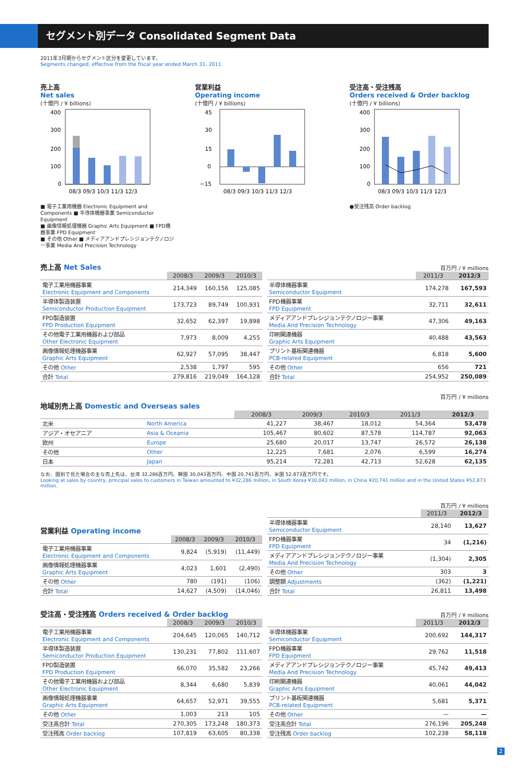セグメント別データ Consolidated Segment Data
2011年3月期からセグメント区分を変更しています。
Segments changed, effective from the fiscal year ended March 31, 2011.
売上高
Net sales
(十億円 / ¥ billions)
400
300
200
100
0
08/3 09/3 10/3 11/3 12/3
■ 電子工業用機器 Electronic Equipment and Components ■ 半導体機器事業 Semiconductor Equipment
■ 画像情報処理機器 Graphic Arts Equipment ■ FPD機器事業 FPD Equipment
■ その他 Other ■ メディアアンドプレシジョンテクノロジー事業 Media And Precision Technology
営業利益
Operating income
(十億円 / ¥ billions)
45
30
15
0
−15
08/3 09/3 10/3 11/3 12/3
受注高・受注残高
Orders received & Order backlog
(十億円 / ¥ billions)
400
300
200
100
0
08/3 09/3 10/3 11/3 12/3
●受注残高 Order backlog
売上高 Net Sales
| | 2008/3 | 2009/3 | 2010/3 |
| 電子工業用機器事業 Electronic Equipment and Components | 214,349 | 160,156 | 125,085 |
| 半導体製造装置 Semiconductor Production Equipment | 173,723 | 89,749 | 100,931 |
| FPD製造装置 FPD Production Equipment | 32,652 | 62,397 | 19,898 |
| その他電子工業用機器および部品 Other Electronic Equipment | 7,973 | 8,009 | 4,255 |
| 画像情報処理機器事業 Graphic Arts Equipment | 62,927 | 57,095 | 38,447 |
| その他 Other | 2,538 | 1,797 | 595 |
| 合計 Total | 279,816 | 219,049 | 164,128 |
百万円 / ¥ millions
| | 2011/3 | 2012/3 |
| 半導体機器事業 Semiconductor Equipment | 174,278 | 167,593 |
| FPD機器事業 FPD Equipment | 32,711 | 32,611 |
| メディアアンドプレシジョンテクノロジー事業 Media And Precision Technology | 47,306 | 49,163 |
| 印刷関連機器 Graphic Arts Equipment | 40,488 | 43,563 |
| プリント基板関連機器 PCB-related Equipment | 6,818 | 5,600 |
| その他 Other | 656 | 721 |
| 合計 Total | 254,952 | 250,089 |
百万円 / ¥ millions
地域別売上高 Domestic and Overseas sales
| | | 2008/3 | 2009/3 | 2010/3 | 2011/3 | 2012/3 |
| 北米 | North America | 41,227 | 38,467 | 18,012 | 54,364 | 53,478 |
| アジア・オセアニア | Asia & Oceania | 105,467 | 80,602 | 87,578 | 114,787 | 92,063 |
| 欧州 | Europe | 25,680 | 20,017 | 13,747 | 26,572 | 26,138 |
| その他 | Other | 12,225 | 7,681 | 2,076 | 6,599 | 16,274 |
| 日本 | Japan | 95,214 | 72,281 | 42,713 | 52,628 | 62,135 |
なお、国別で見た場合の主な売上先は、台湾 32,286百万円、韓国 30,043百万円、中国 20,741百万円、米国 52,873百万円です。
Looking at sales by country, principal sales to customers in Taiwan amounted to ¥32,286 million, in South Korea ¥30,043 million, in China ¥20,741 million and in the United States ¥52,873 million.
営業利益 Operating income
| | 2008/3 | 2009/3 | 2010/3 |
| 電子工業用機器事業 Electronic Equipment and Components | 9,824 | (5,919) | (11,449) |
| 画像情報処理機器事業 Graphic Arts Equipment | 4,023 | 1,601 | (2,490) |
| その他 Other | 780 | (191) | (106) |
| 合計 Total | 14,627 | (4,509) | (14,046) |
百万円 / ¥ millions
| | 2011/3 | 2012/3 |
| 半導体機器事業 Semiconductor Equipment | 28,140 | 13,627 |
| FPD機器事業 FPD Equipment | 34 | (1,216) |
| メディアアンドプレシジョンテクノロジー事業 Media And Precision Technology | (1,304) | 2,305 |
| その他 Other | 303 | 3 |
| 調整額 Adjustments | (362) | (1,221) |
| 合計 Total | 26,811 | 13,498 |
受注高・受注残高 Orders received & Order backlog
| | 2008/3 | 2009/3 | 2010/3 |
| 電子工業用機器事業 Electronic Equipment and Components | 204,645 | 120,065 | 140,712 |
| 半導体製造装置 Semiconductor Production Equipment | 130,231 | 77,802 | 111,607 |
| FPD製造装置 FPD Production Equipment | 66,070 | 35,582 | 23,266 |
| その他電子工業用機器および部品 Other Electronic Equipment | 8,344 | 6,680 | 5,839 |
| 画像情報処理機器事業 Graphic Arts Equipment | 64,657 | 52,971 | 39,555 |
| その他 Other | 1,003 | 213 | 105 |
| 受注高合計 Total | 270,305 | 173,248 | 180,373 |
| 受注残高 Order backlog | 107,819 | 63,605 | 80,338 |
百万円 / ¥ millions
| | 2011/3 | 2012/3 |
| 半導体機器事業 Semiconductor Equipment | 200,692 | 144,317 |
| FPD機器事業 FPD Equipment | 29,762 | 11,518 |
| メディアアンドプレシジョンテクノロジー事業 Media And Precision Technology | 45,742 | 49,413 |
| 印刷関連機器 Graphic Arts Equipment | 40,061 | 44,042 |
| プリント基板関連機器 PCB-related Equipment | 5,681 | 5,371 |
| その他 Other | — | — |
| 受注高合計 Total | 276,196 | 205,248 |
| 受注残高 Order backlog | 102,238 | 58,118 |
2